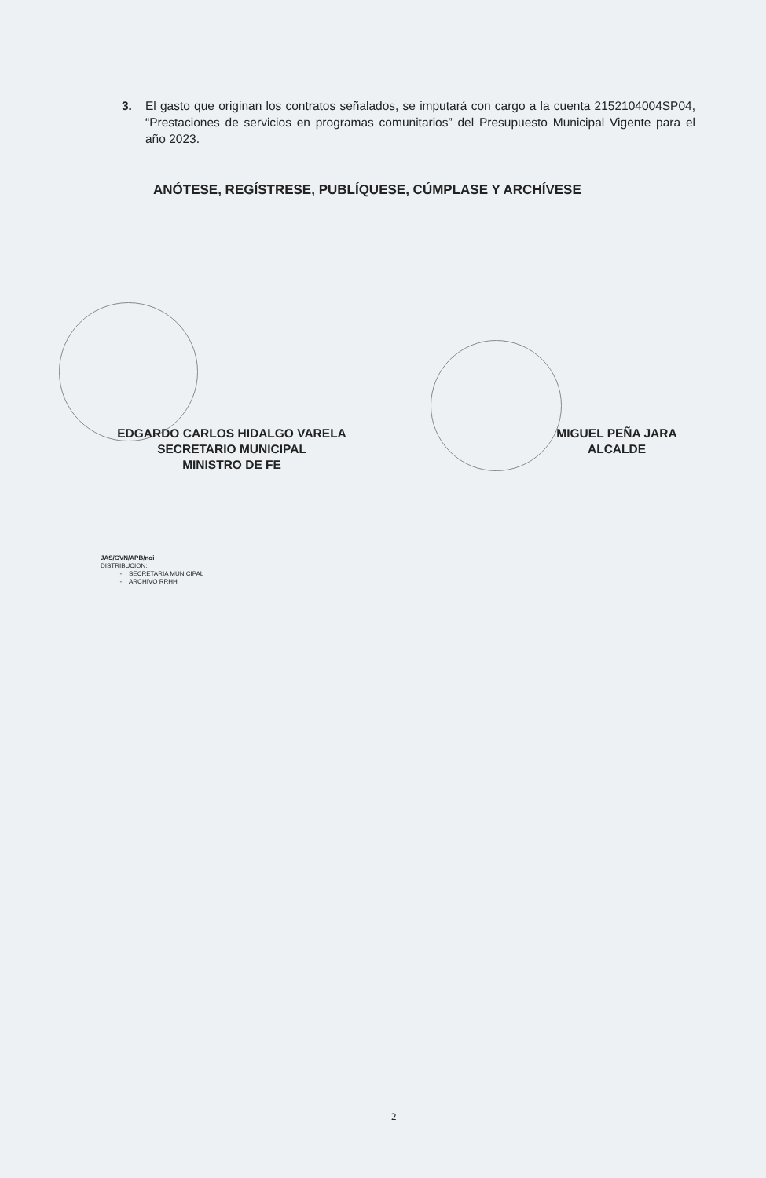3. El gasto que originan los contratos señalados, se imputará con cargo a la cuenta 2152104004SP04, “Prestaciones de servicios en programas comunitarios” del Presupuesto Municipal Vigente para el año 2023.
ANÓTESE, REGÍSTRESE, PUBLÍQUESE, CÚMPLASE Y ARCHÍVESE
EDGARDO CARLOS HIDALGO VARELA
SECRETARIO MUNICIPAL
MINISTRO DE FE
MIGUEL PEÑA JARA
ALCALDE
JAS/GVN/APB/noi
DISTRIBUCION:
- SECRETARIA MUNICIPAL
- ARCHIVO RRHH
2